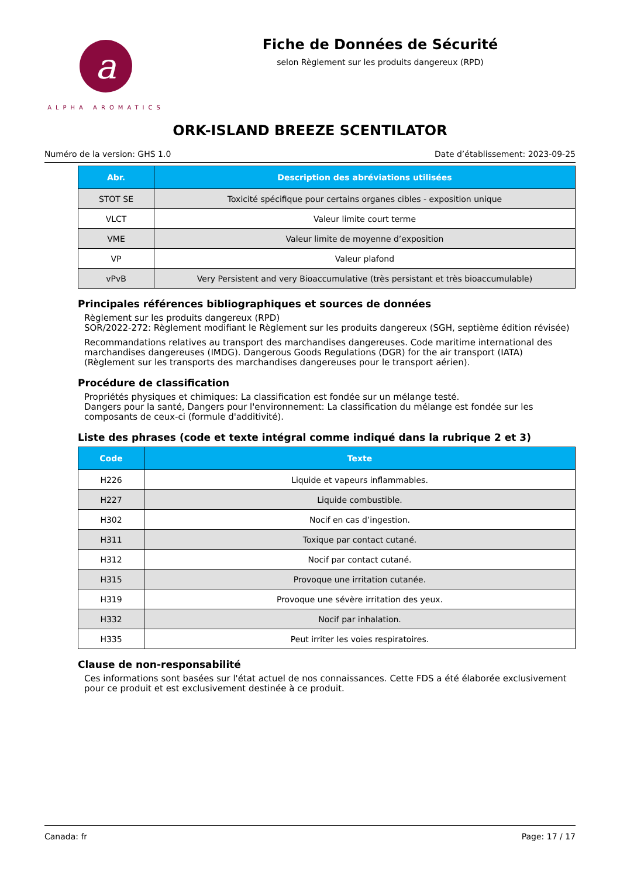a
ALPHA AROMATICS
Fiche de Données de Sécurité
selon Règlement sur les produits dangereux (RPD)
ORK-ISLAND BREEZE SCENTILATOR
Numéro de la version: GHS 1.0 Date d’établissement: 2023-09-25
| Abr. | Description des abréviations utilisées |
| --- | --- |
| STOT SE | Toxicité spécifique pour certains organes cibles - exposition unique |
| VLCT | Valeur limite court terme |
| VME | Valeur limite de moyenne d’exposition |
| VP | Valeur plafond |
| vPvB | Very Persistent and very Bioaccumulative (très persistant et très bioaccumulable) |
Principales références bibliographiques et sources de données
Règlement sur les produits dangereux (RPD)
SOR/2022-272: Règlement modifiant le Règlement sur les produits dangereux (SGH, septième édition révisée)
Recommandations relatives au transport des marchandises dangereuses. Code maritime international des marchandises dangereuses (IMDG). Dangerous Goods Regulations (DGR) for the air transport (IATA) (Règlement sur les transports des marchandises dangereuses pour le transport aérien).
Procédure de classification
Propriétés physiques et chimiques: La classification est fondée sur un mélange testé.
Dangers pour la santé, Dangers pour l'environnement: La classification du mélange est fondée sur les composants de ceux-ci (formule d'additivité).
Liste des phrases (code et texte intégral comme indiqué dans la rubrique 2 et 3)
| Code | Texte |
| --- | --- |
| H226 | Liquide et vapeurs inflammables. |
| H227 | Liquide combustible. |
| H302 | Nocif en cas d’ingestion. |
| H311 | Toxique par contact cutané. |
| H312 | Nocif par contact cutané. |
| H315 | Provoque une irritation cutanée. |
| H319 | Provoque une sévère irritation des yeux. |
| H332 | Nocif par inhalation. |
| H335 | Peut irriter les voies respiratoires. |
Clause de non-responsabilité
Ces informations sont basées sur l'état actuel de nos connaissances. Cette FDS a été élaborée exclusivement pour ce produit et est exclusivement destinée à ce produit.
Canada: fr Page: 17 / 17